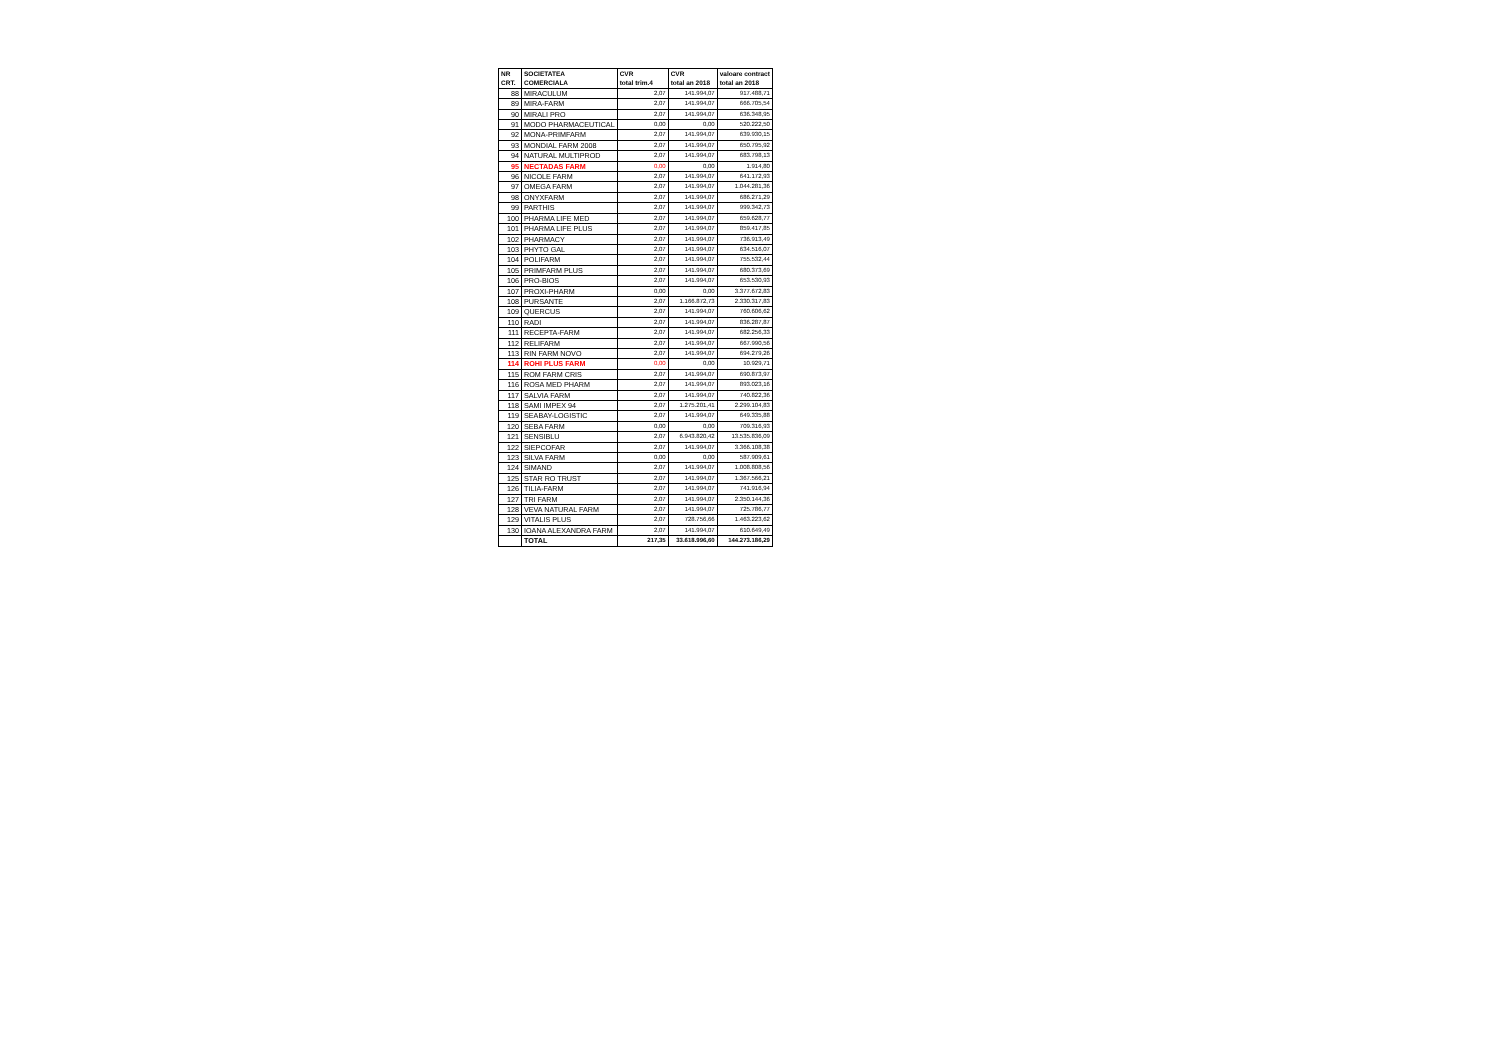| NR CRT. | SOCIETATEA COMERCIALA | CVR total trim.4 | CVR total an 2018 | valoare contract total an 2018 |
| --- | --- | --- | --- | --- |
| 88 | MIRACULUM | 2,07 | 141.994,07 | 917.488,71 |
| 89 | MIRA-FARM | 2,07 | 141.994,07 | 666.705,54 |
| 90 | MIRALI PRO | 2,07 | 141.994,07 | 636.348,95 |
| 91 | MODO PHARMACEUTICAL | 0,00 | 0,00 | 520.222,50 |
| 92 | MONA-PRIMFARM | 2,07 | 141.994,07 | 639.930,15 |
| 93 | MONDIAL FARM 2008 | 2,07 | 141.994,07 | 650.795,92 |
| 94 | NATURAL MULTIPROD | 2,07 | 141.994,07 | 683.798,13 |
| 95 | NECTADAS FARM | 0,00 | 0,00 | 1.914,80 |
| 96 | NICOLE FARM | 2,07 | 141.994,07 | 641.172,93 |
| 97 | OMEGA FARM | 2,07 | 141.994,07 | 1.044.281,36 |
| 98 | ONYXFARM | 2,07 | 141.994,07 | 686.271,29 |
| 99 | PARTHIS | 2,07 | 141.994,07 | 999.342,73 |
| 100 | PHARMA LIFE MED | 2,07 | 141.994,07 | 659.628,77 |
| 101 | PHARMA LIFE PLUS | 2,07 | 141.994,07 | 859.417,85 |
| 102 | PHARMACY | 2,07 | 141.994,07 | 736.913,49 |
| 103 | PHYTO GAL | 2,07 | 141.994,07 | 634.516,07 |
| 104 | POLIFARM | 2,07 | 141.994,07 | 755.532,44 |
| 105 | PRIMFARM PLUS | 2,07 | 141.994,07 | 680.373,69 |
| 106 | PRO-BIOS | 2,07 | 141.994,07 | 653.530,93 |
| 107 | PROXI-PHARM | 0,00 | 0,00 | 3.377.672,83 |
| 108 | PURSANTE | 2,07 | 1.166.872,73 | 2.330.317,83 |
| 109 | QUERCUS | 2,07 | 141.994,07 | 760.606,62 |
| 110 | RADI | 2,07 | 141.994,07 | 836.287,87 |
| 111 | RECEPTA-FARM | 2,07 | 141.994,07 | 682.256,33 |
| 112 | RELIFARM | 2,07 | 141.994,07 | 667.990,56 |
| 113 | RIN FARM NOVO | 2,07 | 141.994,07 | 694.279,26 |
| 114 | ROHI PLUS FARM | 0,00 | 0,00 | 10.929,71 |
| 115 | ROM FARM CRIS | 2,07 | 141.994,07 | 690.873,97 |
| 116 | ROSA MED PHARM | 2,07 | 141.994,07 | 893.023,16 |
| 117 | SALVIA FARM | 2,07 | 141.994,07 | 740.822,36 |
| 118 | SAMI IMPEX 94 | 2,07 | 1.275.201,41 | 2.299.104,83 |
| 119 | SEABAY-LOGISTIC | 2,07 | 141.994,07 | 649.335,88 |
| 120 | SEBA FARM | 0,00 | 0,00 | 709.316,93 |
| 121 | SENSIBLU | 2,07 | 6.943.820,42 | 13.535.836,09 |
| 122 | SIEPCOFAR | 2,07 | 141.994,07 | 3.366.108,38 |
| 123 | SILVA FARM | 0,00 | 0,00 | 587.909,61 |
| 124 | SIMAND | 2,07 | 141.994,07 | 1.008.808,56 |
| 125 | STAR RO TRUST | 2,07 | 141.994,07 | 1.367.566,21 |
| 126 | TILIA-FARM | 2,07 | 141.994,07 | 741.916,94 |
| 127 | TRI FARM | 2,07 | 141.994,07 | 2.350.144,36 |
| 128 | VEVA NATURAL FARM | 2,07 | 141.994,07 | 725.786,77 |
| 129 | VITALIS PLUS | 2,07 | 728.756,66 | 1.463.223,62 |
| 130 | IOANA ALEXANDRA FARM | 2,07 | 141.994,07 | 610.649,49 |
| | TOTAL | 217,35 | 33.618.996,60 | 144.273.186,29 |